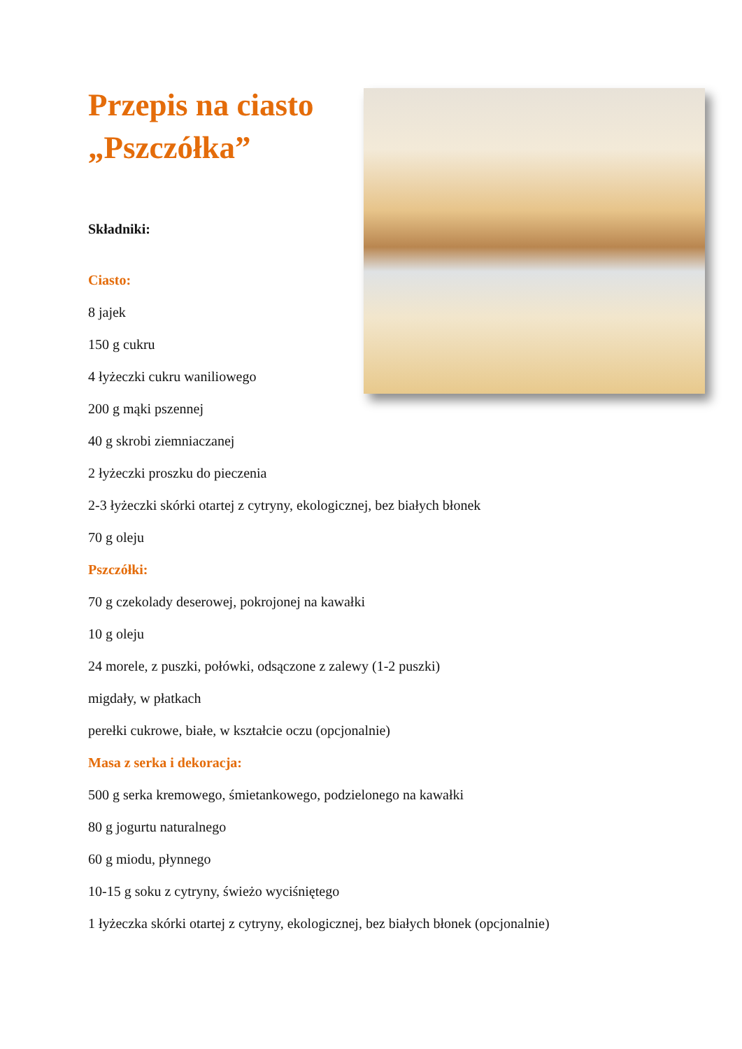Przepis na ciasto
„Pszczółka”
Składniki:
Ciasto:
8 jajek
150 g cukru
4 łyżeczki cukru waniliowego
200 g mąki pszennej
40 g skrobi ziemniaczanej
2 łyżeczki proszku do pieczenia
2-3 łyżeczki skórki otartej z cytryny, ekologicznej, bez białych błonek
70 g oleju
Pszczółki:
70 g czekolady deserowej, pokrojonej na kawałki
10 g oleju
24 morele, z puszki, połówki, odsączone z zalewy (1-2 puszki)
migdały, w płatkach
perełki cukrowe, białe, w kształcie oczu (opcjonalnie)
Masa z serka i dekoracja:
500 g serka kremowego, śmietankowego, podzielonego na kawałki
80 g jogurtu naturalnego
60 g miodu, płynnego
10-15 g soku z cytryny, świeżo wyciśniętego
1 łyżeczka skórki otartej z cytryny, ekologicznej, bez białych błonek (opcjonalnie)